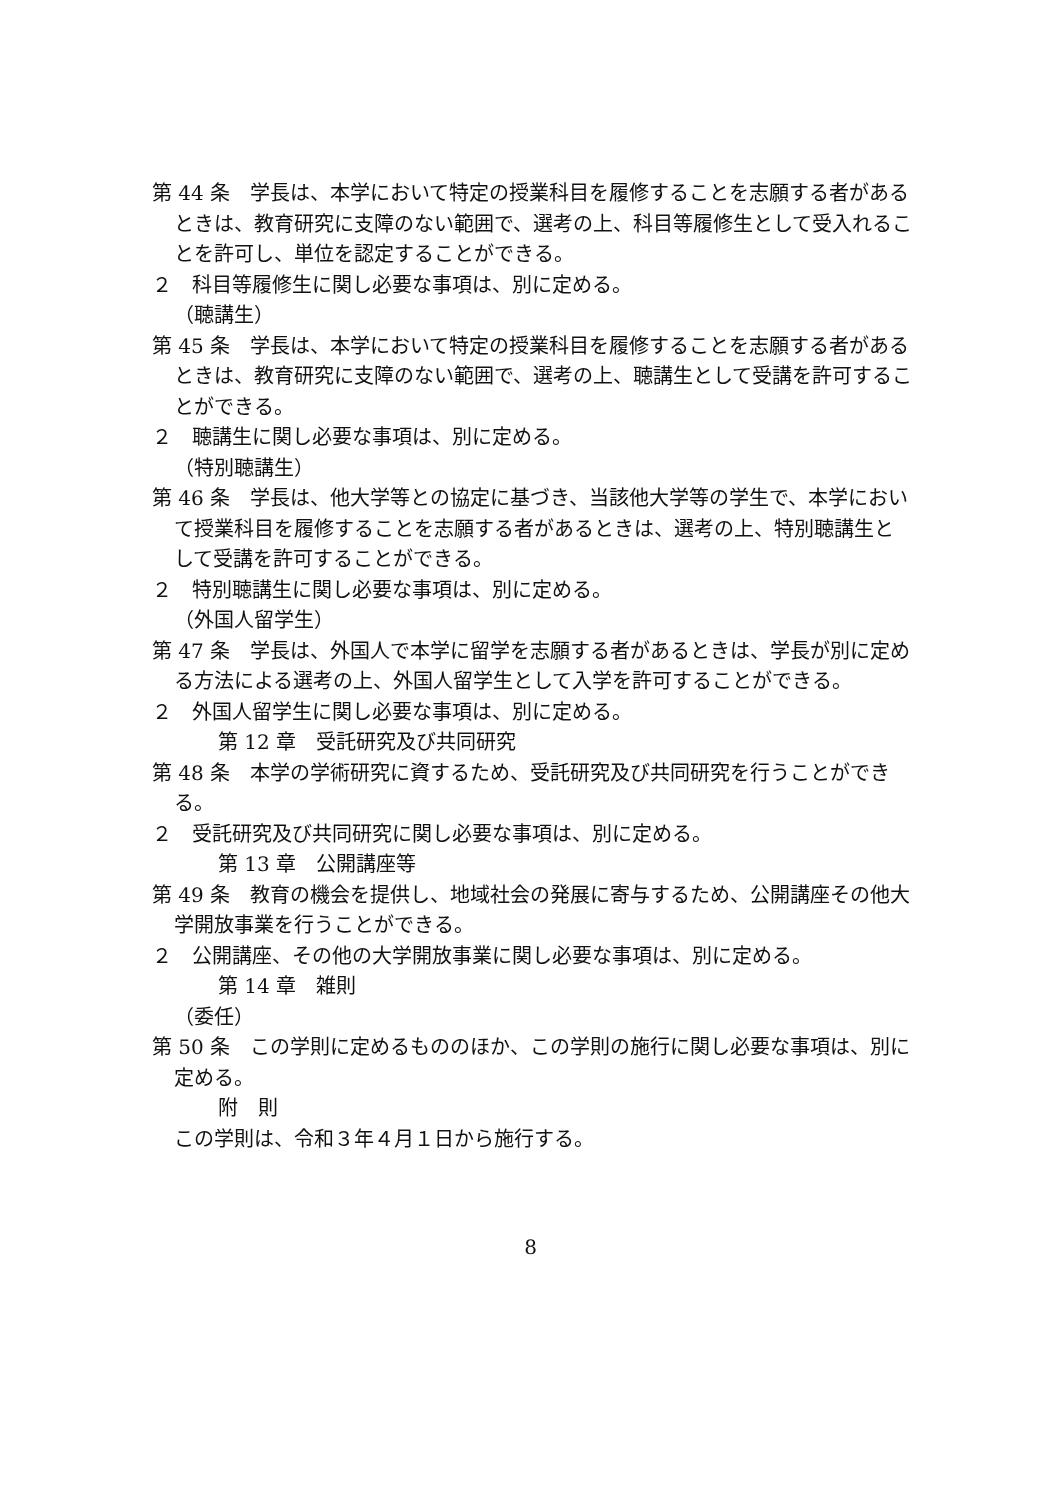第 44 条　学長は、本学において特定の授業科目を履修することを志願する者があるときは、教育研究に支障のない範囲で、選考の上、科目等履修生として受入れることを許可し、単位を認定することができる。
２　科目等履修生に関し必要な事項は、別に定める。
（聴講生）
第 45 条　学長は、本学において特定の授業科目を履修することを志願する者があるときは、教育研究に支障のない範囲で、選考の上、聴講生として受講を許可することができる。
２　聴講生に関し必要な事項は、別に定める。
（特別聴講生）
第 46 条　学長は、他大学等との協定に基づき、当該他大学等の学生で、本学において授業科目を履修することを志願する者があるときは、選考の上、特別聴講生として受講を許可することができる。
２　特別聴講生に関し必要な事項は、別に定める。
（外国人留学生）
第 47 条　学長は、外国人で本学に留学を志願する者があるときは、学長が別に定める方法による選考の上、外国人留学生として入学を許可することができる。
２　外国人留学生に関し必要な事項は、別に定める。
第 12 章　受託研究及び共同研究
第 48 条　本学の学術研究に資するため、受託研究及び共同研究を行うことができる。
２　受託研究及び共同研究に関し必要な事項は、別に定める。
第 13 章　公開講座等
第 49 条　教育の機会を提供し、地域社会の発展に寄与するため、公開講座その他大学開放事業を行うことができる。
２　公開講座、その他の大学開放事業に関し必要な事項は、別に定める。
第 14 章　雑則
（委任）
第 50 条　この学則に定めるもののほか、この学則の施行に関し必要な事項は、別に定める。
附　則
この学則は、令和３年４月１日から施行する。
8